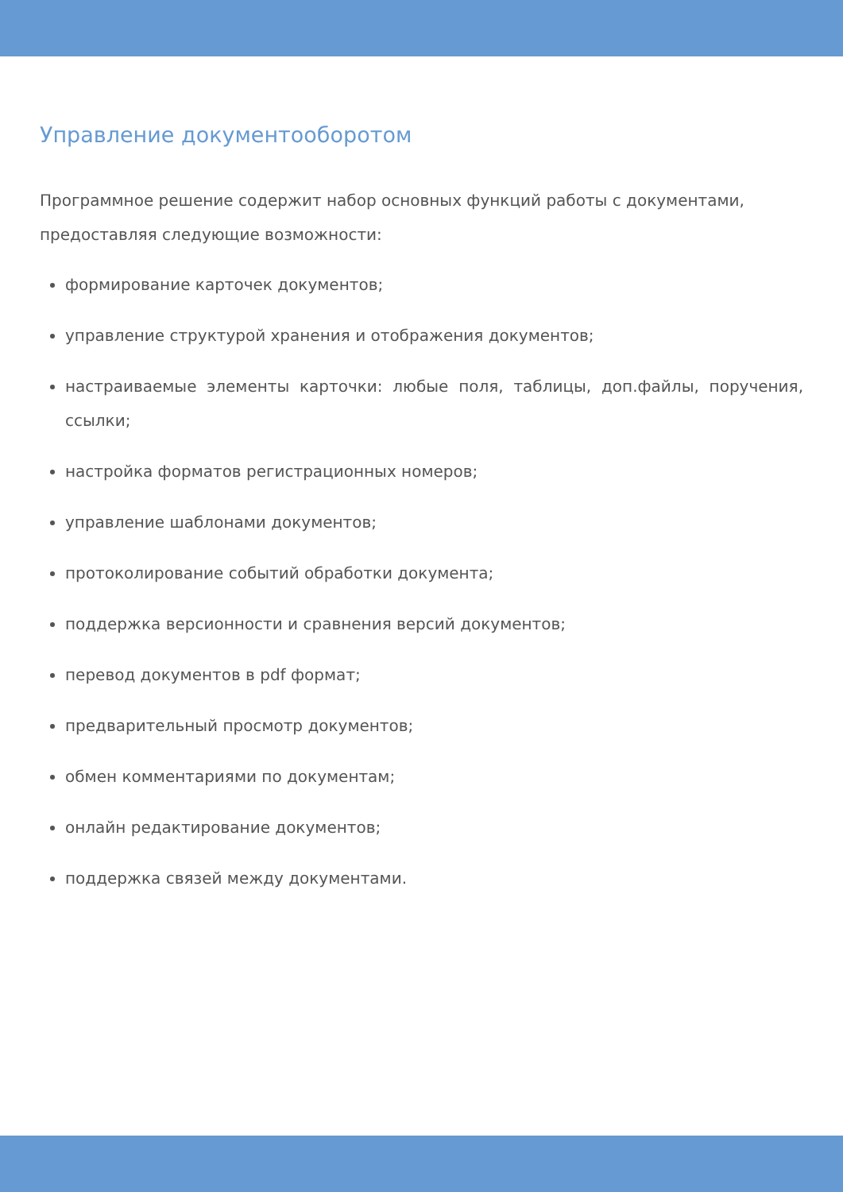Управление документооборотом
Программное решение содержит набор основных функций работы с документами, предоставляя следующие возможности:
формирование карточек документов;
управление структурой хранения и отображения документов;
настраиваемые элементы карточки: любые поля, таблицы, доп.файлы, поручения, ссылки;
настройка форматов регистрационных номеров;
управление шаблонами документов;
протоколирование событий обработки документа;
поддержка версионности и сравнения версий документов;
перевод документов в pdf формат;
предварительный просмотр документов;
обмен комментариями по документам;
онлайн редактирование документов;
поддержка связей между документами.